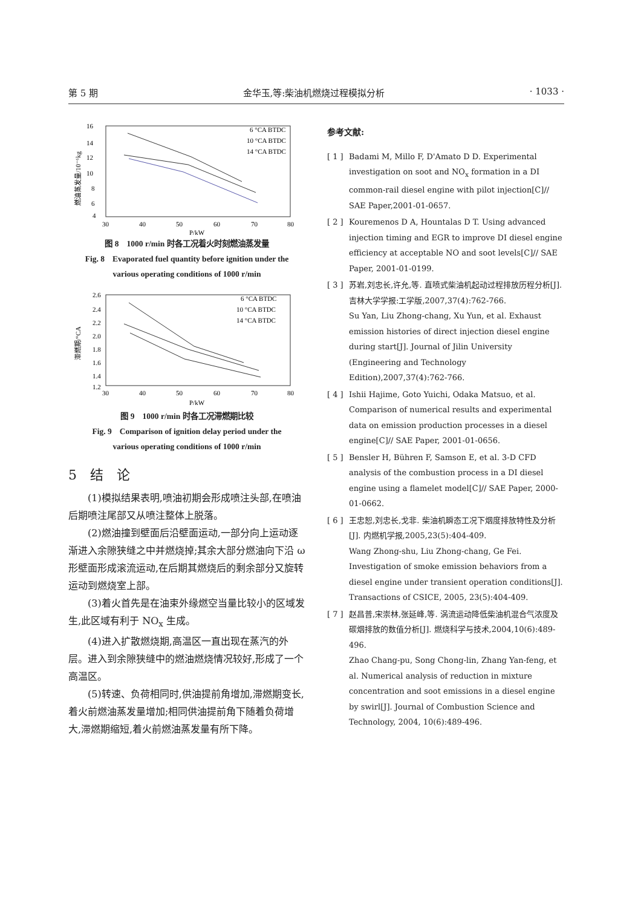第 5 期 金华玉,等:柴油机燃烧过程模拟分析 · 1033 ·
16
14
12
10
8
6
4
30
40
50
60
70
80
P/kW
燃油蒸发量/10⁻⁶kg
6 °CA BTDC
10 °CA BTDC
14 °CA BTDC
图 8　1000 r/min 时各工况着火时刻燃油蒸发量
Fig. 8　Evaporated fuel quantity before ignition under the
various operating conditions of 1000 r/min
2.6
2.4
2.2
2.0
1.8
1.6
1.4
1.2
30
40
50
60
70
80
P/kW
滞燃期/°CA
6 °CA BTDC
10 °CA BTDC
14 °CA BTDC
图 9　1000 r/min 时各工况滞燃期比较
Fig. 9　Comparison of ignition delay period under the
various operating conditions of 1000 r/min
5　结　论
(1)模拟结果表明,喷油初期会形成喷注头部,在喷油后期喷注尾部又从喷注整体上脱落。
(2)燃油撞到壁面后沿壁面运动,一部分向上运动逐渐进入余隙狭缝之中并燃烧掉;其余大部分燃油向下沿 ω 形壁面形成滚流运动,在后期其燃烧后的剩余部分又旋转运动到燃烧室上部。
(3)着火首先是在油束外缘燃空当量比较小的区域发生,此区域有利于 NO<sub>x</sub> 生成。
(4)进入扩散燃烧期,高温区一直出现在蒸汽的外层。进入到余隙狭缝中的燃油燃烧情况较好,形成了一个高温区。
(5)转速、负荷相同时,供油提前角增加,滞燃期变长,着火前燃油蒸发量增加;相同供油提前角下随着负荷增大,滞燃期缩短,着火前燃油蒸发量有所下降。
参考文献:
[ 1 ] Badami M, Millo F, D'Amato D D. Experimental investigation on soot and NO<sub>x</sub> formation in a DI common-rail diesel engine with pilot injection[C]// SAE Paper,2001-01-0657.
[ 2 ] Kouremenos D A, Hountalas D T. Using advanced injection timing and EGR to improve DI diesel engine efficiency at acceptable NO and soot levels[C]// SAE Paper, 2001-01-0199.
[ 3 ] 苏岩,刘忠长,许允,等. 直喷式柴油机起动过程排放历程分析[J]. 吉林大学学报:工学版,2007,37(4):762-766.
Su Yan, Liu Zhong-chang, Xu Yun, et al. Exhaust emission histories of direct injection diesel engine during start[J]. Journal of Jilin University (Engineering and Technology Edition),2007,37(4):762-766.
[ 4 ] Ishii Hajime, Goto Yuichi, Odaka Matsuo, et al. Comparison of numerical results and experimental data on emission production processes in a diesel engine[C]// SAE Paper, 2001-01-0656.
[ 5 ] Bensler H, Bühren F, Samson E, et al. 3-D CFD analysis of the combustion process in a DI diesel engine using a flamelet model[C]// SAE Paper, 2000-01-0662.
[ 6 ] 王忠恕,刘忠长,戈非. 柴油机瞬态工况下烟度排放特性及分析[J]. 内燃机学报,2005,23(5):404-409.
Wang Zhong-shu, Liu Zhong-chang, Ge Fei. Investigation of smoke emission behaviors from a diesel engine under transient operation conditions[J]. Transactions of CSICE, 2005, 23(5):404-409.
[ 7 ] 赵昌普,宋崇林,张延峰,等. 涡流运动降低柴油机混合气浓度及碳烟排放的数值分析[J]. 燃烧科学与技术,2004,10(6):489-496.
Zhao Chang-pu, Song Chong-lin, Zhang Yan-feng, et al. Numerical analysis of reduction in mixture concentration and soot emissions in a diesel engine by swirl[J]. Journal of Combustion Science and Technology, 2004, 10(6):489-496.